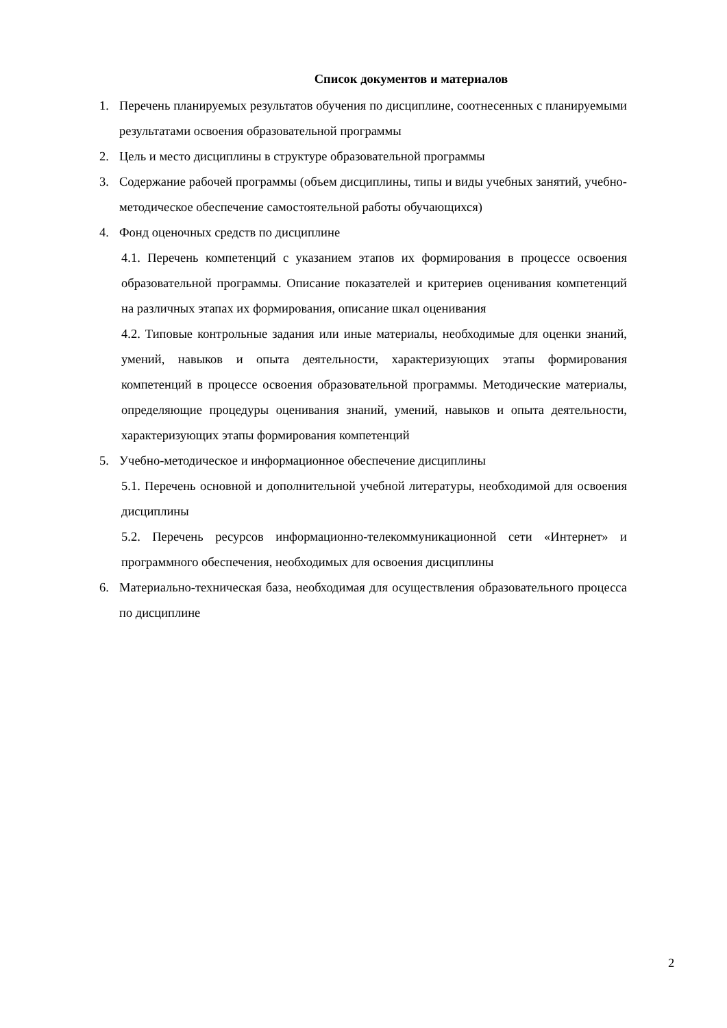Список документов и материалов
1. Перечень планируемых результатов обучения по дисциплине, соотнесенных с планируемыми результатами освоения образовательной программы
2. Цель и место дисциплины в структуре образовательной программы
3. Содержание рабочей программы (объем дисциплины, типы и виды учебных занятий, учебно-методическое обеспечение самостоятельной работы обучающихся)
4. Фонд оценочных средств по дисциплине
4.1. Перечень компетенций с указанием этапов их формирования в процессе освоения образовательной программы. Описание показателей и критериев оценивания компетенций на различных этапах их формирования, описание шкал оценивания
4.2. Типовые контрольные задания или иные материалы, необходимые для оценки знаний, умений, навыков и опыта деятельности, характеризующих этапы формирования компетенций в процессе освоения образовательной программы. Методические материалы, определяющие процедуры оценивания знаний, умений, навыков и опыта деятельности, характеризующих этапы формирования компетенций
5. Учебно-методическое и информационное обеспечение дисциплины
5.1. Перечень основной и дополнительной учебной литературы, необходимой для освоения дисциплины
5.2. Перечень ресурсов информационно-телекоммуникационной сети «Интернет» и программного обеспечения, необходимых для освоения дисциплины
6. Материально-техническая база, необходимая для осуществления образовательного процесса по дисциплине
2